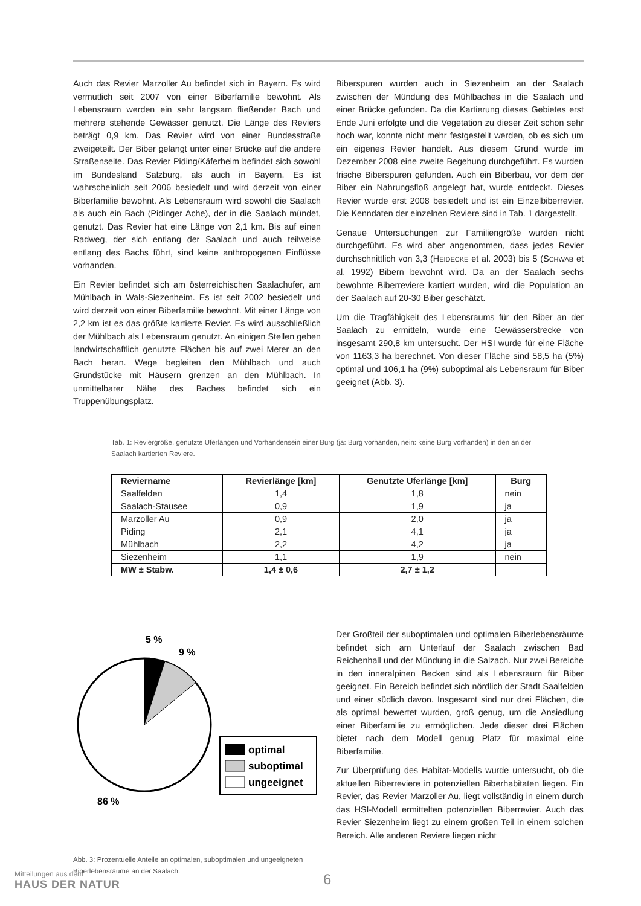Auch das Revier Marzoller Au befindet sich in Bayern. Es wird vermutlich seit 2007 von einer Biberfamilie bewohnt. Als Lebensraum werden ein sehr langsam fließender Bach und mehrere stehende Gewässer genutzt. Die Länge des Reviers beträgt 0,9 km. Das Revier wird von einer Bundesstraße zweigeteilt. Der Biber gelangt unter einer Brücke auf die andere Straßenseite. Das Revier Piding/Käferheim befindet sich sowohl im Bundesland Salzburg, als auch in Bayern. Es ist wahrscheinlich seit 2006 besiedelt und wird derzeit von einer Biberfamilie bewohnt. Als Lebensraum wird sowohl die Saalach als auch ein Bach (Pidinger Ache), der in die Saalach mündet, genutzt. Das Revier hat eine Länge von 2,1 km. Bis auf einen Radweg, der sich entlang der Saalach und auch teilweise entlang des Bachs führt, sind keine anthropogenen Einflüsse vorhanden.
Ein Revier befindet sich am österreichischen Saalachufer, am Mühlbach in Wals-Siezenheim. Es ist seit 2002 besiedelt und wird derzeit von einer Biberfamilie bewohnt. Mit einer Länge von 2,2 km ist es das größte kartierte Revier. Es wird ausschließlich der Mühlbach als Lebensraum genutzt. An einigen Stellen gehen landwirtschaftlich genutzte Flächen bis auf zwei Meter an den Bach heran. Wege begleiten den Mühlbach und auch Grundstücke mit Häusern grenzen an den Mühlbach. In unmittelbarer Nähe des Baches befindet sich ein Truppenübungsplatz.
Biberspuren wurden auch in Siezenheim an der Saalach zwischen der Mündung des Mühlbaches in die Saalach und einer Brücke gefunden. Da die Kartierung dieses Gebietes erst Ende Juni erfolgte und die Vegetation zu dieser Zeit schon sehr hoch war, konnte nicht mehr festgestellt werden, ob es sich um ein eigenes Revier handelt. Aus diesem Grund wurde im Dezember 2008 eine zweite Begehung durchgeführt. Es wurden frische Biberspuren gefunden. Auch ein Biberbau, vor dem der Biber ein Nahrungsfloß angelegt hat, wurde entdeckt. Dieses Revier wurde erst 2008 besiedelt und ist ein Einzelbiberrevier. Die Kenndaten der einzelnen Reviere sind in Tab. 1 dargestellt.
Genaue Untersuchungen zur Familiengröße wurden nicht durchgeführt. Es wird aber angenommen, dass jedes Revier durchschnittlich von 3,3 (HEIDECKE et al. 2003) bis 5 (SCHWAB et al. 1992) Bibern bewohnt wird. Da an der Saalach sechs bewohnte Biberreviere kartiert wurden, wird die Population an der Saalach auf 20-30 Biber geschätzt.
Um die Tragfähigkeit des Lebensraums für den Biber an der Saalach zu ermitteln, wurde eine Gewässerstrecke von insgesamt 290,8 km untersucht. Der HSI wurde für eine Fläche von 1163,3 ha berechnet. Von dieser Fläche sind 58,5 ha (5%) optimal und 106,1 ha (9%) suboptimal als Lebensraum für Biber geeignet (Abb. 3).
Tab. 1: Reviergröße, genutzte Uferlängen und Vorhandensein einer Burg (ja: Burg vorhanden, nein: keine Burg vorhanden) in den an der Saalach kartierten Reviere.
| Reviername | Revierlänge [km] | Genutzte Uferlänge [km] | Burg |
| --- | --- | --- | --- |
| Saalfelden | 1,4 | 1,8 | nein |
| Saalach-Stausee | 0,9 | 1,9 | ja |
| Marzoller Au | 0,9 | 2,0 | ja |
| Piding | 2,1 | 4,1 | ja |
| Mühlbach | 2,2 | 4,2 | ja |
| Siezenheim | 1,1 | 1,9 | nein |
| MW ± Stabw. | 1,4 ± 0,6 | 2,7 ± 1,2 | |
5 %
9 %
86 %
optimal
suboptimal
ungeeignet
Abb. 3: Prozentuelle Anteile an optimalen, suboptimalen und ungeeigneten Biberlebensräume an der Saalach.
Der Großteil der suboptimalen und optimalen Biberlebensräume befindet sich am Unterlauf der Saalach zwischen Bad Reichenhall und der Mündung in die Salzach. Nur zwei Bereiche in den inneralpinen Becken sind als Lebensraum für Biber geeignet. Ein Bereich befindet sich nördlich der Stadt Saalfelden und einer südlich davon. Insgesamt sind nur drei Flächen, die als optimal bewertet wurden, groß genug, um die Ansiedlung einer Biberfamilie zu ermöglichen. Jede dieser drei Flächen bietet nach dem Modell genug Platz für maximal eine Biberfamilie.
Zur Überprüfung des Habitat-Modells wurde untersucht, ob die aktuellen Biberreviere in potenziellen Biberhabitaten liegen. Ein Revier, das Revier Marzoller Au, liegt vollständig in einem durch das HSI-Modell ermittelten potenziellen Biberrevier. Auch das Revier Siezenheim liegt zu einem großen Teil in einem solchen Bereich. Alle anderen Reviere liegen nicht
Mitteilungen aus dem
HAUS DER NATUR
6